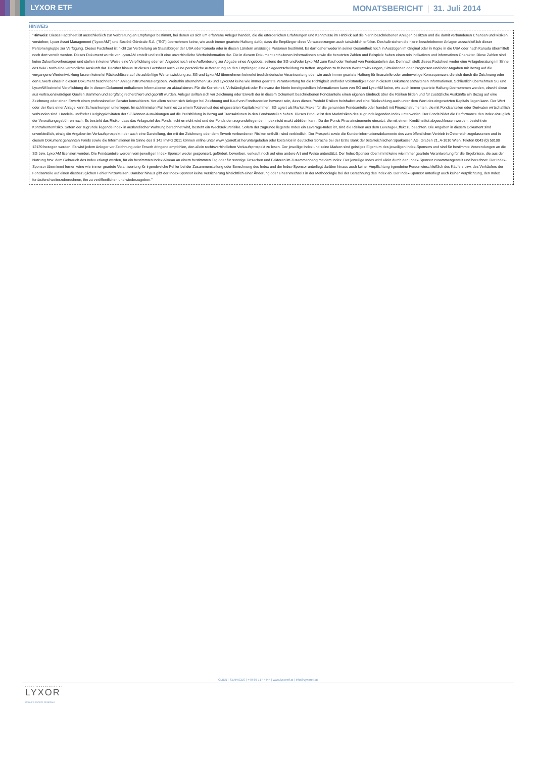LYXOR ETF MONATSBERICHT | 31. Juli 2014
HINWEIS
"Hinweis: Dieses Factsheet ist ausschließlich zur Verbreitung an Empfänger bestimmt, bei denen es sich um erfahrene Anleger handelt, die die erforderlichen Erfahrungen und Kenntnisse im Hinblick auf die hierin beschriebenen Anlagen besitzen und die damit verbundenen Chancen und Risiken verstehen; Lyxor Asset Management ("LyxorAM") und Société Générale S.A. ("SG") übernehmen keine, wie auch immer geartete Haftung dafür, dass die Empfänger diese Voraussetzungen auch tatsächlich erfüllen. Deshalb stehen die hierin beschriebenen Anlagen ausschließlich dieser Personengruppe zur Verfügung. Dieses Factsheet ist nicht zur Verbreitung an Staatsbürger der USA oder Kanada oder in diesen Ländern ansässige Personen bestimmt. Es darf daher weder in seiner Gesamtheit noch in Auszügen im Original oder in Kopie in die USA oder nach Kanada übermittelt noch dort verteilt werden. Dieses Dokument wurde von LyxorAM erstellt und stellt eine unverbindliche Werbeinformation dar. Die in diesem Dokument enthaltenen Informationen sowie die benutzten Zahlen und Beispiele haben einen rein indikativen und informativen Charakter. Diese Zahlen sind keine Zukunftsvorhersagen und stellen in keiner Weise eine Verpflichtung oder ein Angebot noch eine Aufforderung zur Abgabe eines Angebots, seitens der SG und/oder LyxorAM zum Kauf oder Verkauf von Fondsanteilen dar. Demnach stellt dieses Factsheet weder eine Anlageberatung im Sinne des WAG noch eine verbindliche Auskunft dar. Darüber hinaus ist dieses Factsheet auch keine persönliche Aufforderung an den Empfänger, eine Anlageentscheidung zu treffen. Angaben zu früheren Wertentwicklungen, Simulationen oder Prognosen und/oder Angaben mit Bezug auf die vergangene Wertentwicklung lassen keinerlei Rückschlüsse auf die zukünftige Wertentwicklung zu. SG und LyxorAM übernehmen keinerlei treuhänderische Verantwortung oder wie auch immer geartete Haftung für finanzielle oder anderweitige Konsequenzen, die sich durch die Zeichnung oder den Erwerb eines in diesem Dokument beschriebenen Anlageinstrumentes ergeben. Weiterhin übernehmen SG und LyxorAM keine wie immer geartete Verantwortung für die Richtigkeit und/oder Vollständigkeit der in diesem Dokument enthaltenen Informationen. Schließlich übernehmen SG und LyxorAM keinerlei Verpflichtung die in diesem Dokument enthaltenen Informationen zu aktualisieren. Für die Korrektheit, Vollständigkeit oder Relevanz der hierin bereitgestellten Informationen kann von SG und LyxorAM keine, wie auch immer geartete Haftung übernommen werden, obwohl diese aus vertrauenswürdigen Quellen stammen und sorgfältig recherchiert und geprüft wurden. Anleger sollten sich vor Zeichnung oder Erwerb der in diesem Dokument beschriebenen Fondsanteile einen eigenen Eindruck über die Risiken bilden und für zusätzliche Auskünfte ein Bezug auf eine Zeichnung oder einen Erwerb einen professionellen Berater konsultieren. Vor allem sollten sich Anleger bei Zeichnung und Kauf von Fondsanteilen bewusst sein, dass dieses Produkt Risiken beinhaltet und eine Rückzahlung auch unter dem Wert des eingesetzten Kapitals liegen kann. Der Wert oder der Kurs einer Anlage kann Schwankungen unterliegen. Im schlimmsten Fall kann es zu einem Totalverlust des eingesetzten Kapitals kommen. SG agiert als Market Maker für die genannten Fondsanteile oder handelt mit Finanzinstrumenten, die mit Fondsanteilen oder Derivaten wirtschaftlich verbunden sind. Handels- und/oder Hedgingaktivitäten der SG können Auswirkungen auf die Preisbildung in Bezug auf Transaktionen in den Fondsanteilen haben. Dieses Produkt ist den Marktrisiken des zugrundeliegenden Index unterworfen. Der Fonds bildet die Performance des Index abzüglich der Verwaltungsgebühren nach. Es besteht das Risiko, dass das Anlageziel des Fonds nicht erreicht wird und der Fonds den zugrundeliegenden Index nicht exakt abbilden kann. Da der Fonds Finanzinstrumente einsetzt, die mit einem Kreditinstitut abgeschlossen werden, besteht ein Kontrahentenrisiko. Sofern der zugrunde liegende Index in ausländischer Währung berechnet wird, besteht ein Wechselkursrisiko. Sofern der zugrunde liegende Index ein Leverage-Index ist, sind die Risiken aus dem Leverage-Effekt zu beachten. Die Angaben in diesem Dokument sind unverbindlich, einzig die Angaben im Verkaufsprospekt - der auch eine Darstellung, der mit der Zeichnung oder dem Erwerb verbundenen Risiken enthält - sind verbindlich. Der Prospekt sowie die Kundeninformationsdokumente des zum öffentlichen Vertrieb in Österreich zugelassenen und in diesem Dokument genannten Fonds sowie die Informationen im Sinne des § 142 InvFG 2011 können online unter www.lyxoretf.at heruntergeladen oder kostenlos in deutscher Sprache bei der Erste Bank der österreichischen Sparkassen AG, Graben 21, A-1010 Wien, Telefon 0043 (0) 50100 12139 bezogen werden. Es wird jedem Anleger vor Zeichnung oder Erwerb dringend empfohlen, den allein rechtsverbindlichen Verkaufsprospekt zu lesen. Der jeweilige Index und seine Marken sind geistiges Eigentum des jeweiligen Index-Sponsors und sind für bestimmte Verwendungen an die SG bzw. LyxorAM lizenziert worden. Die Fondsanteile werden vom jeweiligen Index-Sponsor weder gesponsert, gefördert, beworben, verkauft noch auf eine andere Art und Weise unterstützt. Der Index-Sponsor übernimmt keine wie immer geartete Verantwortung für die Ergebnisse, die aus der Nutzung bzw. dem Gebrauch des Index erlangt werden, für ein bestimmtes Index-Niveau an einem bestimmten Tag oder für sonstige Tatsachen und Faktoren im Zusammenhang mit dem Index. Der jeweilige Index wird allein durch den Index-Sponsor zusammengestellt und berechnet. Der Index-Sponsor übernimmt ferner keine wie immer geartete Verantwortung für irgendwelche Fehler bei der Zusammenstellung oder Berechnung des Index und der Index-Sponsor unterliegt darüber hinaus auch keiner Verpflichtung irgendeine Person einschließlich des Käufers bzw. des Verkäufers der Fondsanteile auf einen diesbezüglichen Fehler hinzuweisen. Darüber hinaus gibt der Index-Sponsor keine Versicherung hinsichtlich einer Änderung oder eines Wechsels in der Methodologie bei der Berechnung des Index ab. Der Index-Sponsor unterliegt auch keiner Verpflichtung, den Index fortlaufend weiterzuberechnen, ihn zu veröffentlichen und wiederzugeben."
CLIENT SERVICES | +49 69 717 4444 | www.lyxoretf.at | info@Lyxoretf.at
ASSET MANAGEMENT BY
LYXOR
GROUPE SOCIETE GENERALE